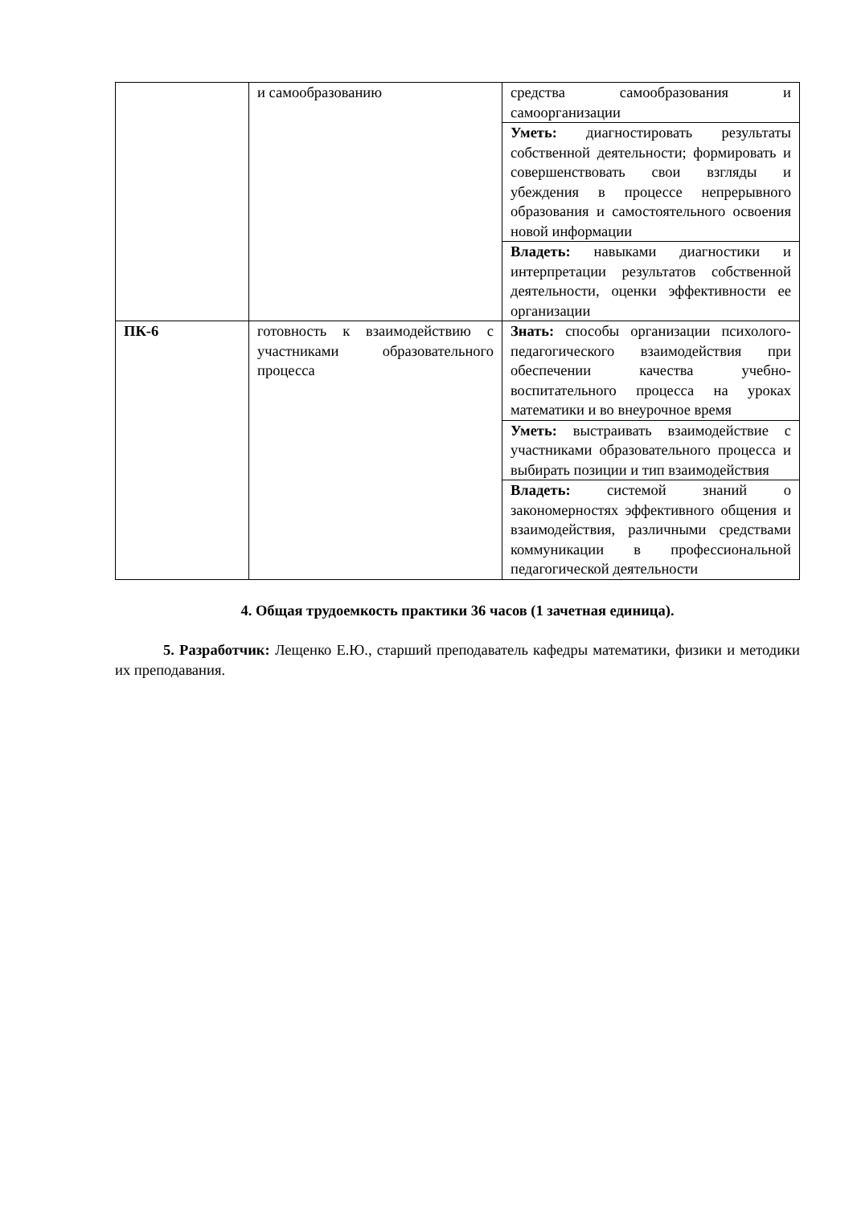| | и самообразованию | средства самообразования и самоорганизации |
| | | Уметь: диагностировать результаты собственной деятельности; формировать и совершенствовать свои взгляды и убеждения в процессе непрерывного образования и самостоятельного освоения новой информации |
| | | Владеть: навыками диагностики и интерпретации результатов собственной деятельности, оценки эффективности ее организации |
| ПК-6 | готовность к взаимодействию с участниками образовательного процесса | Знать: способы организации психолого-педагогического взаимодействия при обеспечении качества учебно-воспитательного процесса на уроках математики и во внеурочное время |
| | | Уметь: выстраивать взаимодействие с участниками образовательного процесса и выбирать позиции и тип взаимодействия |
| | | Владеть: системой знаний о закономерностях эффективного общения и взаимодействия, различными средствами коммуникации в профессиональной педагогической деятельности |
4. Общая трудоемкость практики 36 часов (1 зачетная единица).
5. Разработчик: Лещенко Е.Ю., старший преподаватель кафедры математики, физики и методики их преподавания.